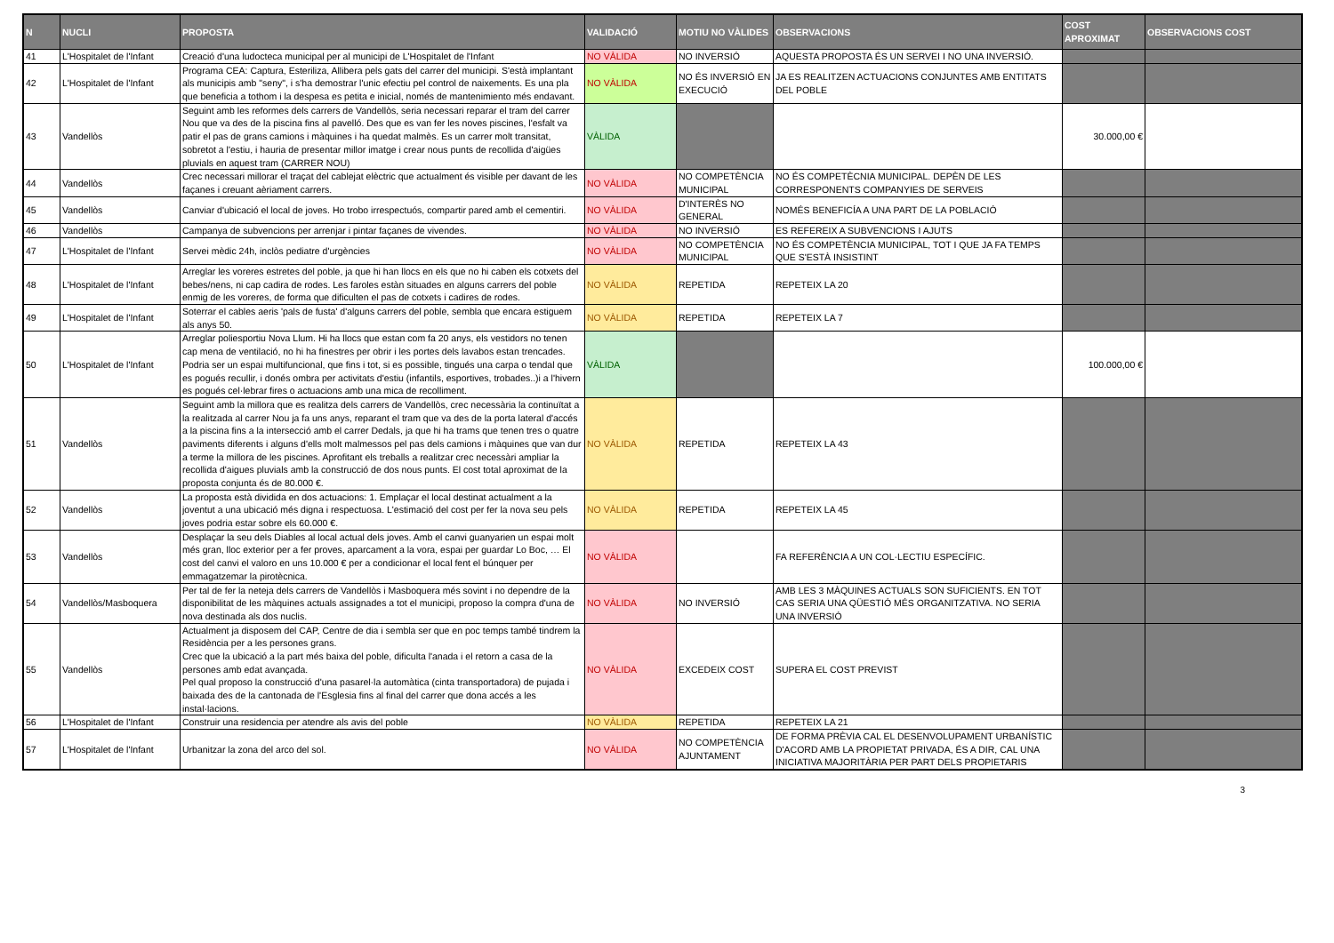| N | NUCLI | PROPOSTA | VALIDACIÓ | MOTIU NO VÀLIDES | OBSERVACIONS | COST APROXIMAT | OBSERVACIONS COST |
| --- | --- | --- | --- | --- | --- | --- | --- |
| 41 | L'Hospitalet de l'Infant | Creació d'una ludocteca municipal per al municipi de L'Hospitalet de l'Infant | NO VÀLIDA | NO INVERSIÓ | AQUESTA PROPOSTA ÉS UN SERVEI I NO UNA INVERSIÓ. | | |
| 42 | L'Hospitalet de l'Infant | Programa CEA: Captura, Esteriliza, Allibera pels gats del carrer del municipi. S'està implantant als municipis amb "seny", i s'ha demostrar l'unic efectiu pel control de naixements. Es una pla que beneficia a tothom i la despesa es petita e inicial, només de mantenimiento més endavant. | NO VÀLIDA | NO ÉS INVERSIÓ EN EXECUCIÓ | JA ES REALITZEN ACTUACIONS CONJUNTES AMB ENTITATS DEL POBLE | | |
| 43 | Vandellòs | Seguint amb les reformes dels carrers de Vandellòs, seria necessari reparar el tram del carrer Nou que va des de la piscina fins al pavelló. Des que es van fer les noves piscines, l'esfalt va patir el pas de grans camions i màquines i ha quedat malmès. Es un carrer molt transitat, sobretot a l'estiu, i hauria de presentar millor imatge i crear nous punts de recollida d'aigües pluvials en aquest tram (CARRER NOU) | VÀLIDA | | | 30.000,00 € | |
| 44 | Vandellòs | Crec necessari millorar el traçat del cablejat elèctric que actualment és visible per davant de les façanes i creuant aèriament carrers. | NO VÀLIDA | NO COMPETÈNCIA MUNICIPAL | NO ÉS COMPETÈCNIA MUNICIPAL. DEPÈN DE LES CORRESPONENTS COMPANYIES DE SERVEIS | | |
| 45 | Vandellòs | Canviar d'ubicació el local de joves. Ho trobo irrespectuós, compartir pared amb el cementiri. | NO VÀLIDA | D'INTERÈS NO GENERAL | NOMÉS BENEFICÍA A UNA PART DE LA POBLACIÓ | | |
| 46 | Vandellòs | Campanya de subvencions per arrenjar i pintar façanes de vivendes. | NO VÀLIDA | NO INVERSIÓ | ES REFEREIX A SUBVENCIONS I AJUTS | | |
| 47 | L'Hospitalet de l'Infant | Servei mèdic 24h, inclòs pediatre d'urgències | NO VÀLIDA | NO COMPETÈNCIA MUNICIPAL | NO ÉS COMPETÈNCIA MUNICIPAL, TOT I QUE JA FA TEMPS QUE S'ESTÀ INSISTINT | | |
| 48 | L'Hospitalet de l'Infant | Arreglar les voreres estretes del poble, ja que hi han llocs en els que no hi caben els cotxets del bebes/nens, ni cap cadira de rodes. Les faroles estàn situades en alguns carrers del poble enmig de les voreres, de forma que dificulten el pas de cotxets i cadires de rodes. | NO VÀLIDA | REPETIDA | REPETEIX LA 20 | | |
| 49 | L'Hospitalet de l'Infant | Soterrar el cables aeris 'pals de fusta' d'alguns carrers del poble, sembla que encara estiguem als anys 50. | NO VÀLIDA | REPETIDA | REPETEIX LA 7 | | |
| 50 | L'Hospitalet de l'Infant | Arreglar poliesportiu Nova Llum. Hi ha llocs que estan com fa 20 anys, els vestidors no tenen cap mena de ventilació, no hi ha finestres per obrir i les portes dels lavabos estan trencades. Podria ser un espai multifuncional, que fins i tot, si es possible, tingués una carpa o tendal que es pogués recullir, i donés ombra per activitats d'estiu (infantils, esportives, trobades..)i a l'hivern es pogués cel·lebrar fires o actuacions amb una mica de recolliment. | VÀLIDA | | | 100.000,00 € | |
| 51 | Vandellòs | Seguint amb la millora que es realitza dels carrers de Vandellòs, crec necessària la continuïtat a la realitzada al carrer Nou ja fa uns anys, reparant el tram que va des de la porta lateral d'accés a la piscina fins a la intersecció amb el carrer Dedals, ja que hi ha trams que tenen tres o quatre paviments diferents i alguns d'ells molt malmessos pel pas dels camions i màquines que van dur a terme la millora de les piscines. Aprofitant els treballs a realitzar crec necessàri ampliar la recollida d'aigues pluvials amb la construcció de dos nous punts. El cost total aproximat de la proposta conjunta és de 80.000 €. | NO VÀLIDA | REPETIDA | REPETEIX LA 43 | | |
| 52 | Vandellòs | La proposta està dividida en dos actuacions: 1. Emplaçar el local destinat actualment a la joventut a una ubicació més digna i respectuosa. L'estimació del cost per fer la nova seu pels joves podria estar sobre els 60.000 €. | NO VÀLIDA | REPETIDA | REPETEIX LA 45 | | |
| 53 | Vandellòs | Desplaçar la seu dels Diables al local actual dels joves. Amb el canvi guanyarien un espai molt més gran, lloc exterior per a fer proves, aparcament a la vora, espai per guardar Lo Boc, … El cost del canvi el valoro en uns 10.000 € per a condicionar el local fent el búnquer per emmagatzemar la pirotècnica. | NO VÀLIDA | | FA REFERÈNCIA A UN COL·LECTIU ESPECÍFIC. | | |
| 54 | Vandellòs/Masboquera | Per tal de fer la neteja dels carrers de Vandellòs i Masboquera més sovint i no dependre de la disponibilitat de les màquines actuals assignades a tot el municipi, proposo la compra d'una de nova destinada als dos nuclis. | NO VÀLIDA | NO INVERSIÓ | AMB LES 3 MÀQUINES ACTUALS SON SUFICIENTS. EN TOT CAS SERIA UNA QÜESTIÓ MÉS ORGANITZATIVA. NO SERIA UNA INVERSIÓ | | |
| 55 | Vandellòs | Actualment ja disposem del CAP, Centre de dia i sembla ser que en poc temps també tindrem la Residència per a les persones grans. Crec que la ubicació a la part més baixa del poble, dificulta l'anada i el retorn a casa de la persones amb edat avançada. Pel qual proposo la construcció d'una pasarel·la automàtica (cinta transportadora) de pujada i baixada des de la cantonada de l'Esglesia fins al final del carrer que dona accés a les instal·lacions. | NO VÀLIDA | EXCEDEIX COST | SUPERA EL COST PREVIST | | |
| 56 | L'Hospitalet de l'Infant | Construir una residencia per atendre als avis del poble | NO VÀLIDA | REPETIDA | REPETEIX LA 21 | | |
| 57 | L'Hospitalet de l'Infant | Urbanitzar la zona del arco del sol. | NO VÀLIDA | NO COMPETÈNCIA AJUNTAMENT | DE FORMA PRÈVIA CAL EL DESENVOLUPAMENT URBANÍSTIC D'ACORD AMB LA PROPIETAT PRIVADA, ÉS A DIR, CAL UNA INICIATIVA MAJORITÀRIA PER PART DELS PROPIETARIS | | |
3